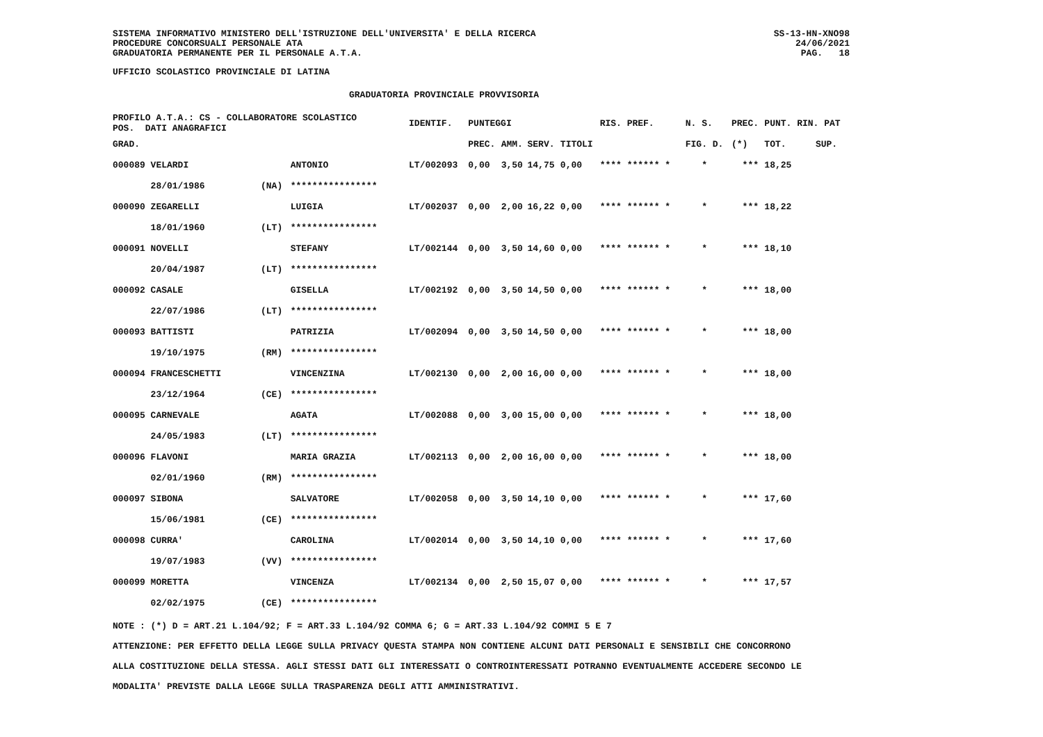SISTEMA INFORMATIVO MINISTERO DELL'ISTRUZIONE DELL'UNIVERSITA' E DELLA RICERCA
PROCEDURE CONCORSUALI PERSONALE ATA
GRADUATORIA PERMANENTE PER IL PERSONALE A.T.A.
SS-13-HN-XNO98
24/06/2021
PAG. 18
UFFICIO SCOLASTICO PROVINCIALE DI LATINA
GRADUATORIA PROVINCIALE PROVVISORIA
| PROFILO A.T.A.: CS - COLLABORATORE SCOLASTICO POS. DATI ANAGRAFICI | | | IDENTIF. | PUNTEGGI | | | | RIS. PREF. | N. S. | PREC. | PUNT. RIN. PAT | |
| --- | --- | --- | --- | --- | --- | --- | --- | --- | --- | --- | --- | --- |
| GRAD. | | | | PREC. | AMM. | SERV. | TITOLI | | FIG. D. | (*) | TOT. | SUP. |
| 000089 VELARDI | | ANTONIO | LT/002093 | 0,00 | 3,50 | 14,75 | 0,00 | **** ****** * | * | *** | 18,25 | |
| 28/01/1986 | (NA) | **************** | | | | | | | | | | |
| 000090 ZEGARELLI | | LUIGIA | LT/002037 | 0,00 | 2,00 | 16,22 | 0,00 | **** ****** * | * | *** | 18,22 | |
| 18/01/1960 | (LT) | **************** | | | | | | | | | | |
| 000091 NOVELLI | | STEFANY | LT/002144 | 0,00 | 3,50 | 14,60 | 0,00 | **** ****** * | * | *** | 18,10 | |
| 20/04/1987 | (LT) | **************** | | | | | | | | | | |
| 000092 CASALE | | GISELLA | LT/002192 | 0,00 | 3,50 | 14,50 | 0,00 | **** ****** * | * | *** | 18,00 | |
| 22/07/1986 | (LT) | **************** | | | | | | | | | | |
| 000093 BATTISTI | | PATRIZIA | LT/002094 | 0,00 | 3,50 | 14,50 | 0,00 | **** ****** * | * | *** | 18,00 | |
| 19/10/1975 | (RM) | **************** | | | | | | | | | | |
| 000094 FRANCESCHETTI | | VINCENZINA | LT/002130 | 0,00 | 2,00 | 16,00 | 0,00 | **** ****** * | * | *** | 18,00 | |
| 23/12/1964 | (CE) | **************** | | | | | | | | | | |
| 000095 CARNEVALE | | AGATA | LT/002088 | 0,00 | 3,00 | 15,00 | 0,00 | **** ****** * | * | *** | 18,00 | |
| 24/05/1983 | (LT) | **************** | | | | | | | | | | |
| 000096 FLAVONI | | MARIA GRAZIA | LT/002113 | 0,00 | 2,00 | 16,00 | 0,00 | **** ****** * | * | *** | 18,00 | |
| 02/01/1960 | (RM) | **************** | | | | | | | | | | |
| 000097 SIBONA | | SALVATORE | LT/002058 | 0,00 | 3,50 | 14,10 | 0,00 | **** ****** * | * | *** | 17,60 | |
| 15/06/1981 | (CE) | **************** | | | | | | | | | | |
| 000098 CURRA' | | CAROLINA | LT/002014 | 0,00 | 3,50 | 14,10 | 0,00 | **** ****** * | * | *** | 17,60 | |
| 19/07/1983 | (VV) | **************** | | | | | | | | | | |
| 000099 MORETTA | | VINCENZA | LT/002134 | 0,00 | 2,50 | 15,07 | 0,00 | **** ****** * | * | *** | 17,57 | |
| 02/02/1975 | (CE) | **************** | | | | | | | | | | |
NOTE : (*) D = ART.21 L.104/92; F = ART.33 L.104/92 COMMA 6; G = ART.33 L.104/92 COMMI 5 E 7
ATTENZIONE: PER EFFETTO DELLA LEGGE SULLA PRIVACY QUESTA STAMPA NON CONTIENE ALCUNI DATI PERSONALI E SENSIBILI CHE CONCORRONO
ALLA COSTITUZIONE DELLA STESSA. AGLI STESSI DATI GLI INTERESSATI O CONTROINTERESSATI POTRANNO EVENTUALMENTE ACCEDERE SECONDO LE
MODALITA' PREVISTE DALLA LEGGE SULLA TRASPARENZA DEGLI ATTI AMMINISTRATIVI.